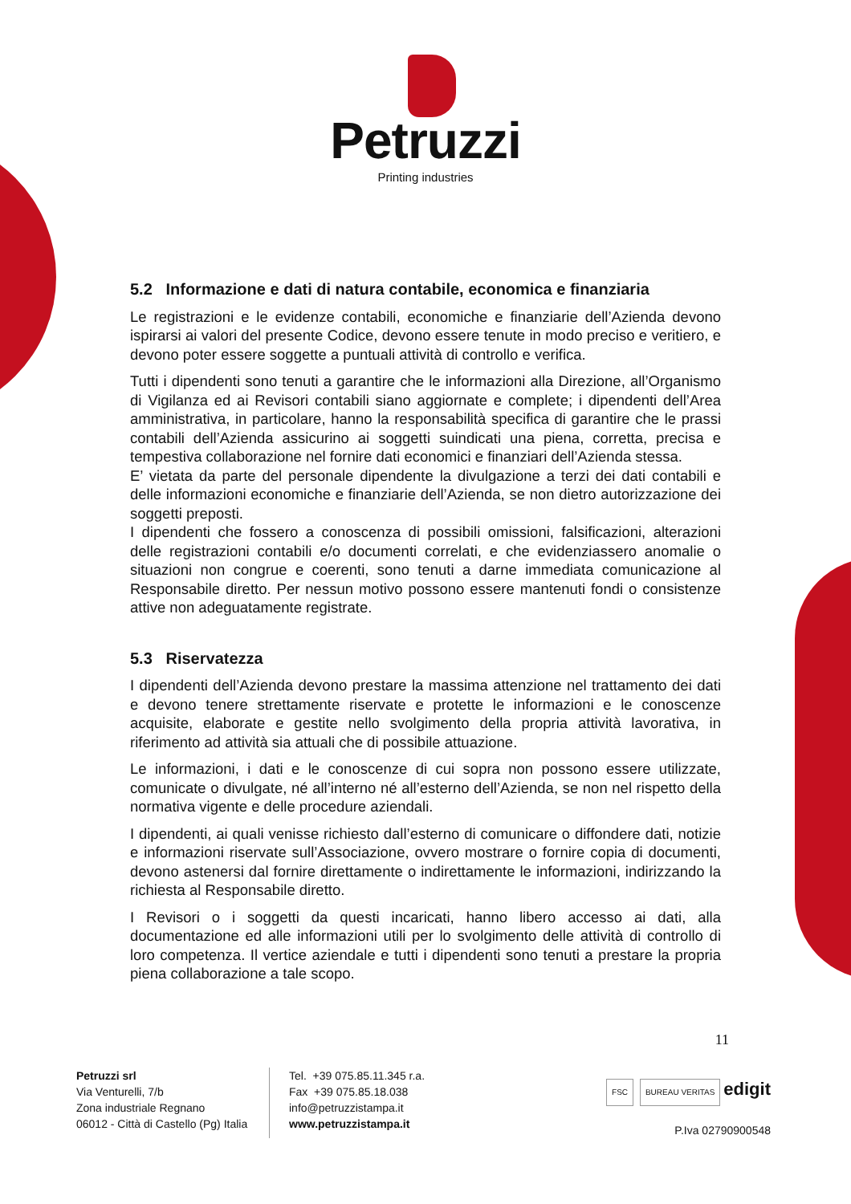Petruzzi
Printing industries
5.2 Informazione e dati di natura contabile, economica e finanziaria
Le registrazioni e le evidenze contabili, economiche e finanziarie dell’Azienda devono ispirarsi ai valori del presente Codice, devono essere tenute in modo preciso e veritiero, e devono poter essere soggette a puntuali attività di controllo e verifica.
Tutti i dipendenti sono tenuti a garantire che le informazioni alla Direzione, all’Organismo di Vigilanza ed ai Revisori contabili siano aggiornate e complete; i dipendenti dell’Area amministrativa, in particolare, hanno la responsabilità specifica di garantire che le prassi contabili dell’Azienda assicurino ai soggetti suindicati una piena, corretta, precisa e tempestiva collaborazione nel fornire dati economici e finanziari dell’Azienda stessa.
E’ vietata da parte del personale dipendente la divulgazione a terzi dei dati contabili e delle informazioni economiche e finanziarie dell’Azienda, se non dietro autorizzazione dei soggetti preposti.
I dipendenti che fossero a conoscenza di possibili omissioni, falsificazioni, alterazioni delle registrazioni contabili e/o documenti correlati, e che evidenziassero anomalie o situazioni non congrue e coerenti, sono tenuti a darne immediata comunicazione al Responsabile diretto. Per nessun motivo possono essere mantenuti fondi o consistenze attive non adeguatamente registrate.
5.3 Riservatezza
I dipendenti dell’Azienda devono prestare la massima attenzione nel trattamento dei dati e devono tenere strettamente riservate e protette le informazioni e le conoscenze acquisite, elaborate e gestite nello svolgimento della propria attività lavorativa, in riferimento ad attività sia attuali che di possibile attuazione.
Le informazioni, i dati e le conoscenze di cui sopra non possono essere utilizzate, comunicate o divulgate, né all’interno né all’esterno dell’Azienda, se non nel rispetto della normativa vigente e delle procedure aziendali.
I dipendenti, ai quali venisse richiesto dall’esterno di comunicare o diffondere dati, notizie e informazioni riservate sull’Associazione, ovvero mostrare o fornire copia di documenti, devono astenersi dal fornire direttamente o indirettamente le informazioni, indirizzando la richiesta al Responsabile diretto.
I Revisori o i soggetti da questi incaricati, hanno libero accesso ai dati, alla documentazione ed alle informazioni utili per lo svolgimento delle attività di controllo di loro competenza. Il vertice aziendale e tutti i dipendenti sono tenuti a prestare la propria piena collaborazione a tale scopo.
11
Petruzzi srl
Via Venturelli, 7/b
Zona industriale Regnano
06012 - Città di Castello (Pg) Italia
Tel. +39 075.85.11.345 r.a.
Fax +39 075.85.18.038
info@petruzzistampa.it
www.petruzzistampa.it
FSC BUREAU VERITAS edigit
P.Iva 02790900548